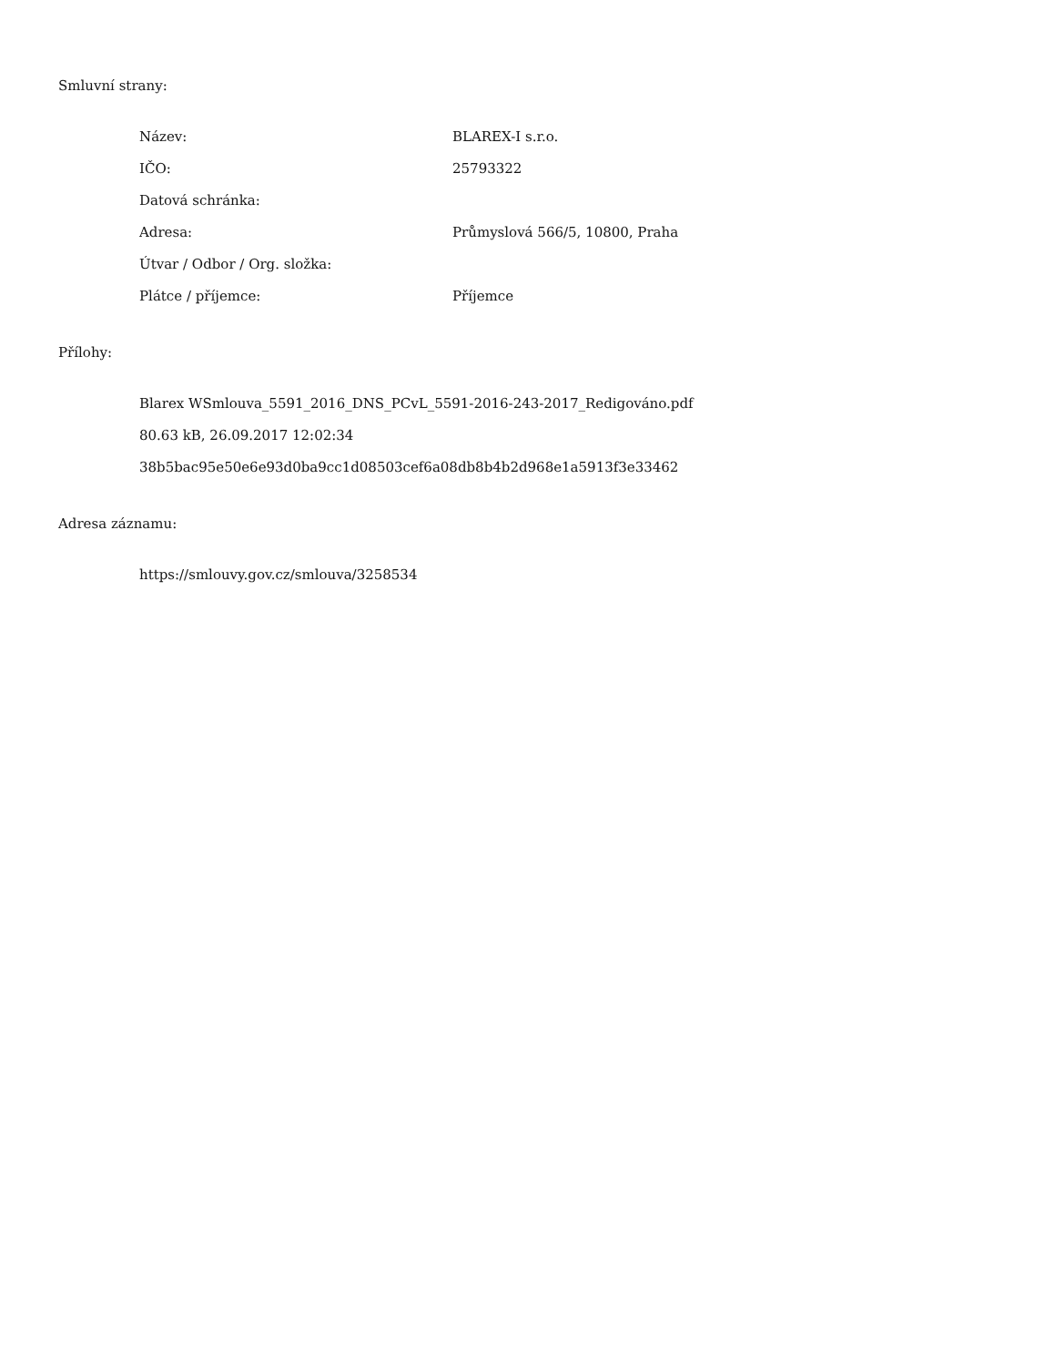Smluvní strany:
Název: BLAREX-I s.r.o.
IČO: 25793322
Datová schránka:
Adresa: Průmyslová 566/5, 10800, Praha
Útvar / Odbor / Org. složka:
Plátce / příjemce: Příjemce
Přílohy:
Blarex WSmlouva_5591_2016_DNS_PCvL_5591-2016-243-2017_Redigováno.pdf
80.63 kB, 26.09.2017 12:02:34
38b5bac95e50e6e93d0ba9cc1d08503cef6a08db8b4b2d968e1a5913f3e33462
Adresa záznamu:
https://smlouvy.gov.cz/smlouva/3258534